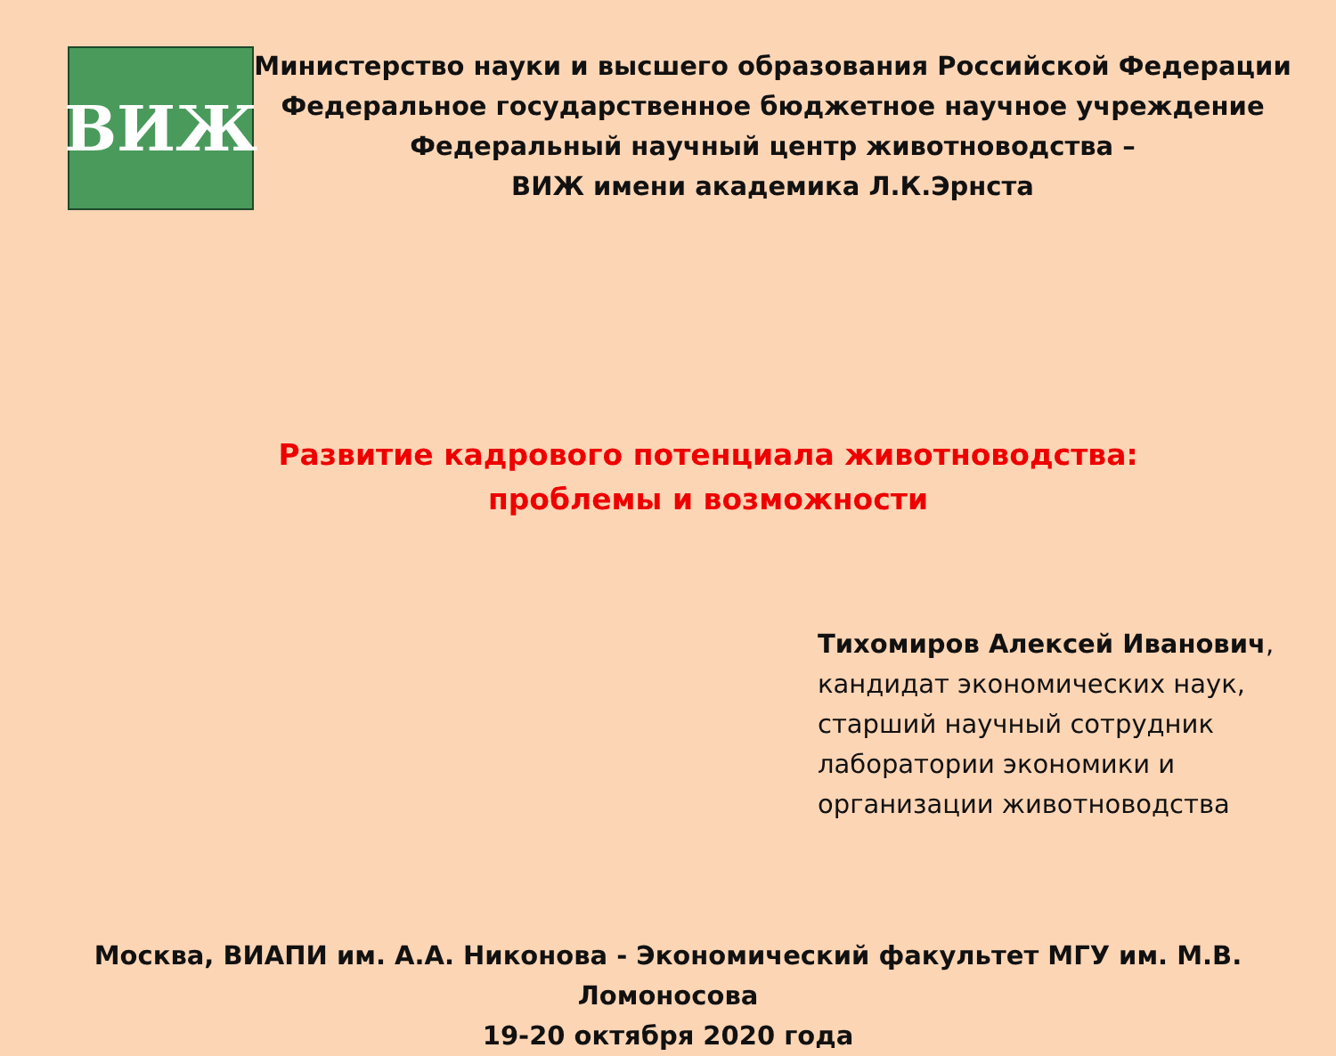ВИЖ
Министерство науки и высшего образования Российской Федерации
Федеральное государственное бюджетное научное учреждение
Федеральный научный центр животноводства –
ВИЖ имени академика Л.К.Эрнста
Развитие кадрового потенциала животноводства:
проблемы и возможности
Тихомиров Алексей Иванович,
кандидат экономических наук,
старший научный сотрудник
лаборатории экономики и
организации животноводства
Москва, ВИАПИ им. А.А. Никонова - Экономический факультет МГУ им. М.В. Ломоносова
19-20 октября 2020 года